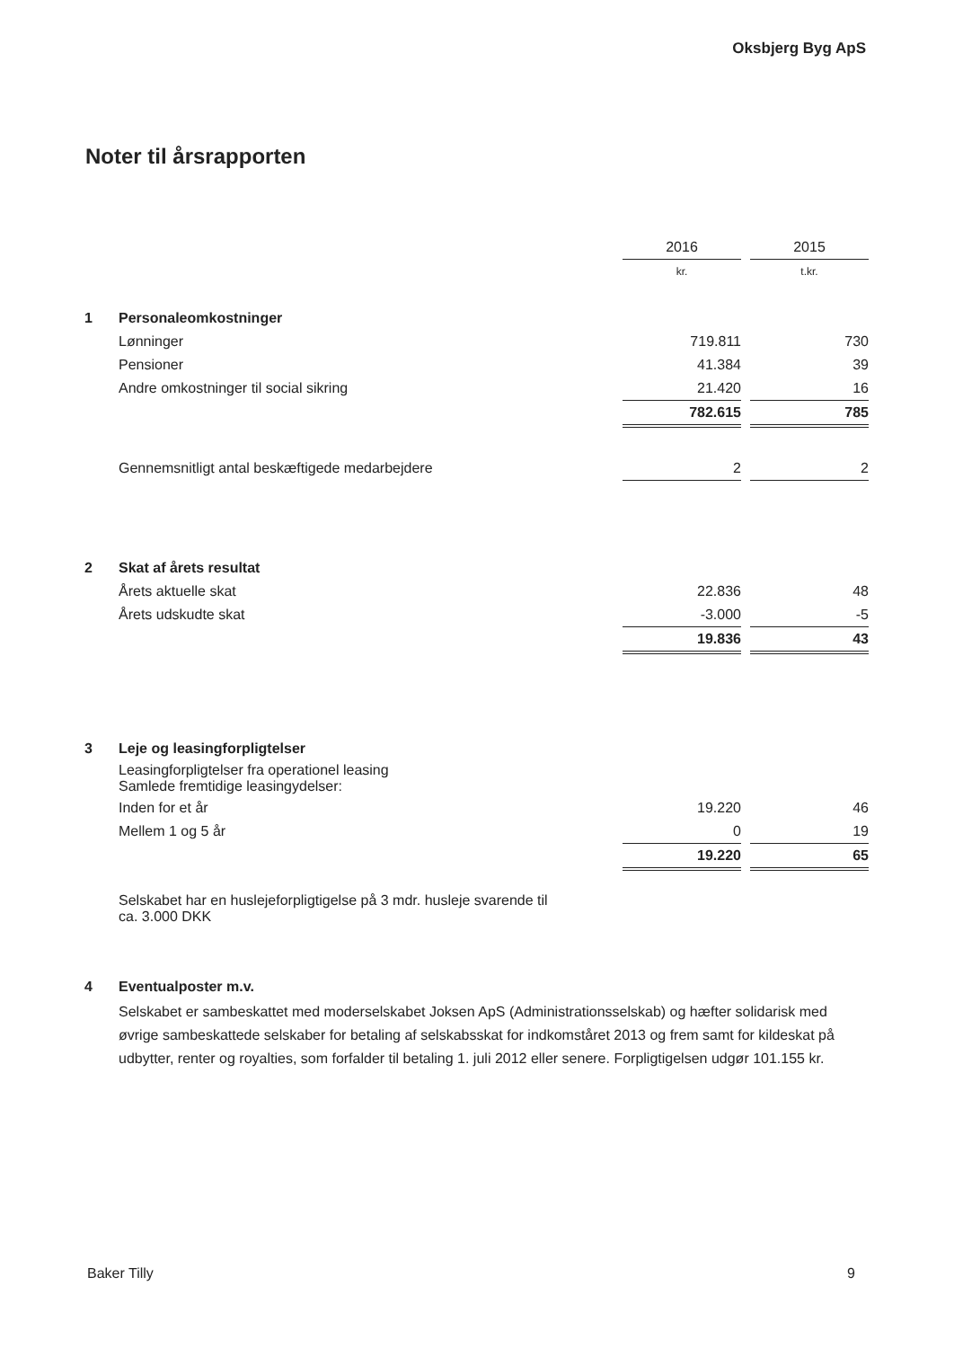Oksbjerg Byg ApS
Noter til årsrapporten
| | | 2016 | | 2015 |
| | | kr. | | t.kr. |
| 1 | Personaleomkostninger | | | |
| | Lønninger | 719.811 | | 730 |
| | Pensioner | 41.384 | | 39 |
| | Andre omkostninger til social sikring | 21.420 | | 16 |
| | | 782.615 | | 785 |
| | Gennemsnitligt antal beskæftigede medarbejdere | 2 | | 2 |
| 2 | Skat af årets resultat | | | |
| | Årets aktuelle skat | 22.836 | | 48 |
| | Årets udskudte skat | -3.000 | | -5 |
| | | 19.836 | | 43 |
| 3 | Leje og leasingforpligtelser | | | |
| | Leasingforpligtelser fra operationel leasing Samlede fremtidige leasingydelser: | | | |
| | Inden for et år | 19.220 | | 46 |
| | Mellem 1 og 5 år | 0 | | 19 |
| | | 19.220 | | 65 |
| | Selskabet har en huslejeforpligtigelse på 3 mdr. husleje svarende til ca. 3.000 DKK | | | |
| 4 | Eventualposter m.v. | | | |
| | Selskabet er sambeskattet med moderselskabet Joksen ApS (Administrationsselskab) og hæfter solidarisk med øvrige sambeskattede selskaber for betaling af selskabsskat for indkomståret 2013 og frem samt for kildeskat på udbytter, renter og royalties, som forfalder til betaling 1. juli 2012 eller senere. Forpligtigelsen udgør 101.155 kr. | | | |
Baker Tilly 9